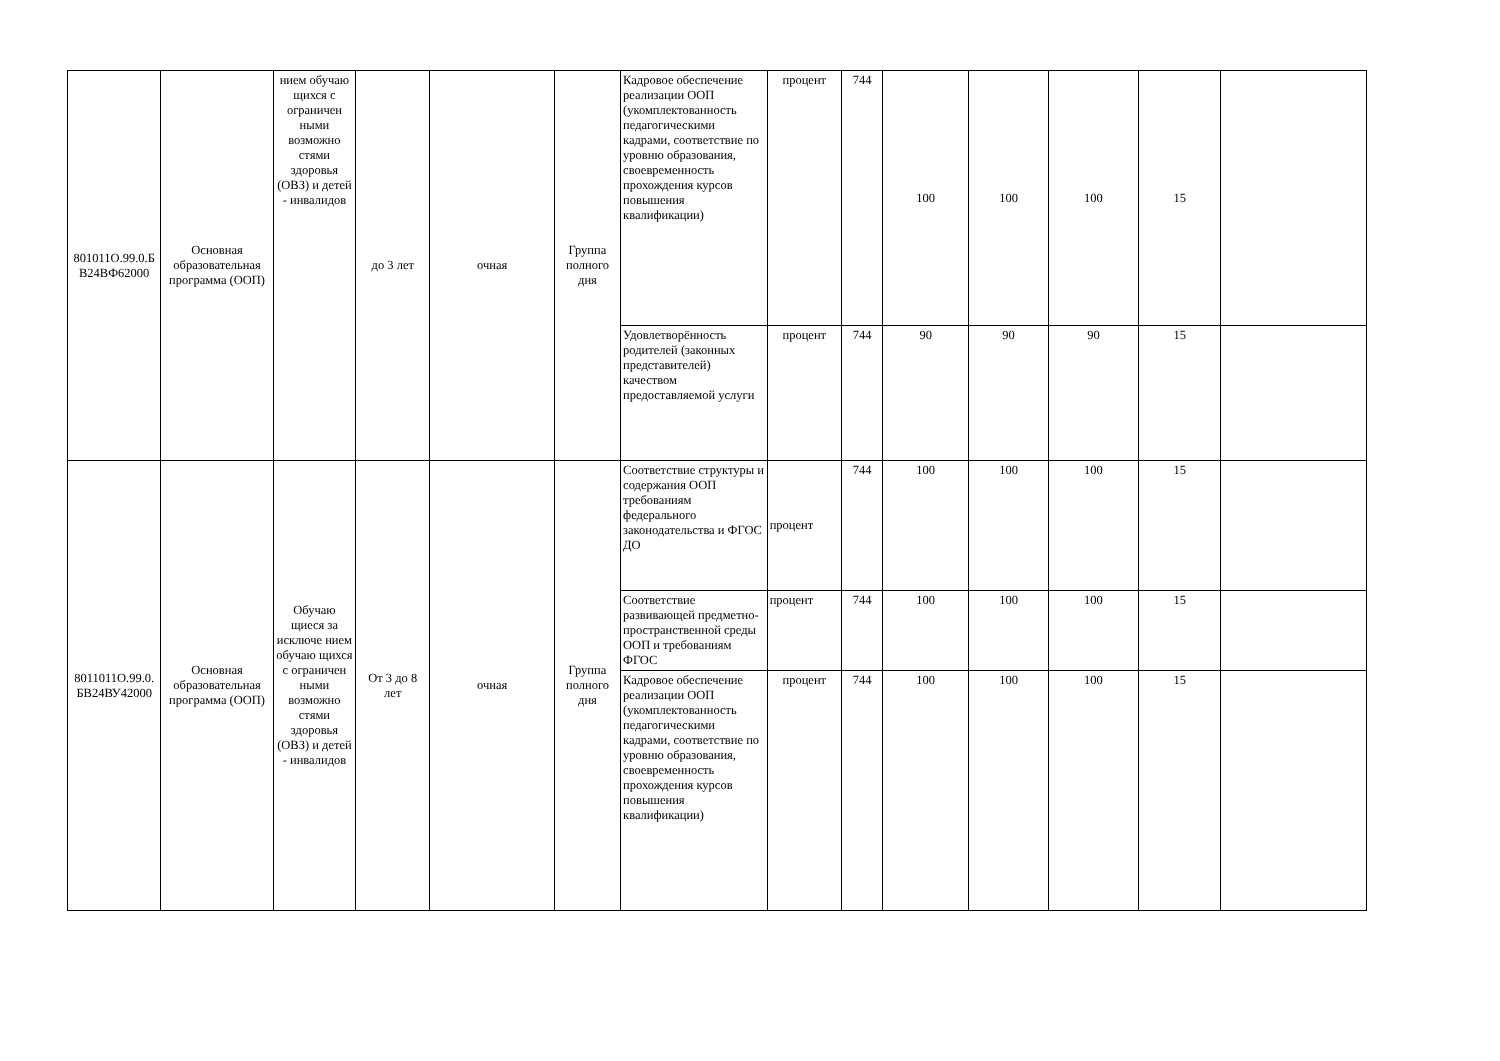| 801011О.99.0.Б В24ВФ62000 | Основная образовательная программа (ООП) | нием обучаю щихся с ограничен ными возможно стями здоровья (ОВЗ) и детей - инвалидов | до 3 лет | очная | Группа полного дня | Кадровое обеспечение реализации ООП (укомплектованность педагогическими кадрами, соответствие по уровню образования, своевременность прохождения курсов повышения квалификации) | процент | 744 | 100 | 100 | 100 | 15 | |
| | | | | | | Удовлетворённость родителей (законных представителей) качеством предоставляемой услуги | процент | 744 | 90 | 90 | 90 | 15 | |
| 8011011О.99.0. БВ24ВУ42000 | Основная образовательная программа (ООП) | Обучаю щиеся за исключе нием обучаю щихся с ограничен ными возможно стями здоровья (ОВЗ) и детей - инвалидов | От 3 до 8 лет | очная | Группа полного дня | Соответствие структуры и содержания ООП требованиям федерального законодательства и ФГОС ДО | процент | 744 | 100 | 100 | 100 | 15 | |
| | | | | | | Соответствие развивающей предметно-пространственной среды ООП и требованиям ФГОС | процент | 744 | 100 | 100 | 100 | 15 | |
| | | | | | | Кадровое обеспечение реализации ООП (укомплектованность педагогическими кадрами, соответствие по уровню образования, своевременность прохождения курсов повышения квалификации) | процент | 744 | 100 | 100 | 100 | 15 | |